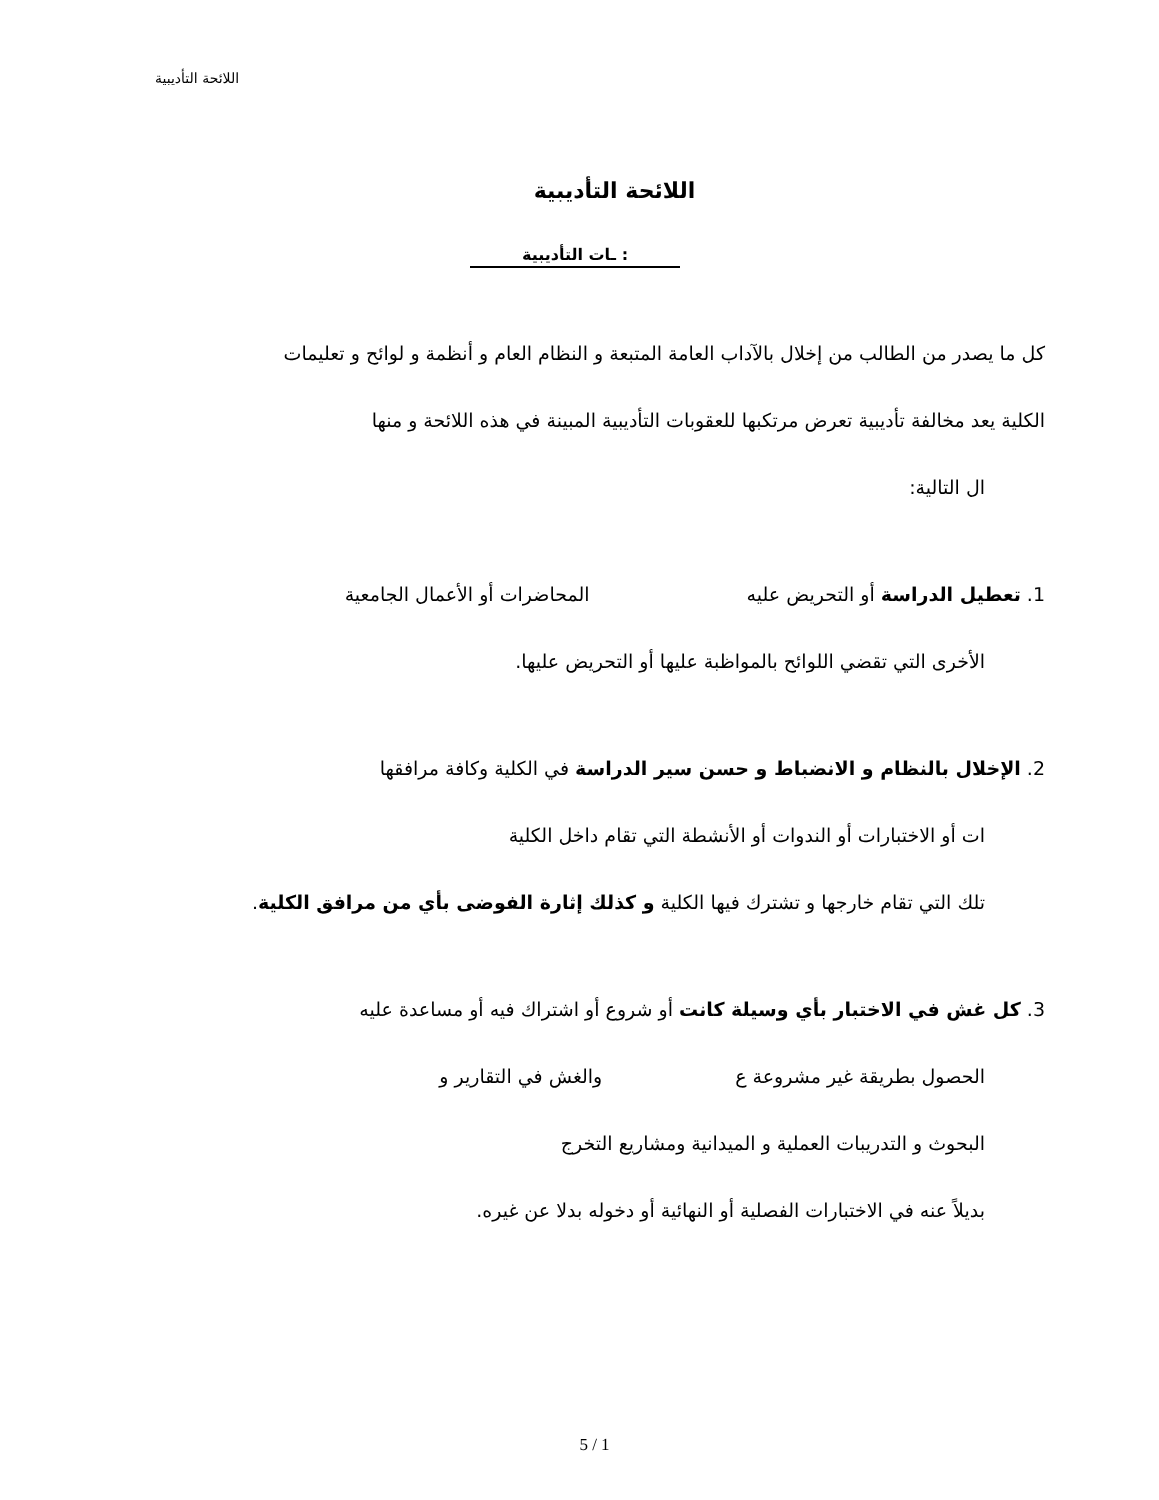اللائحة التأديبية
اللائحة التأديبية
: ـات التأديبية
كل ما يصدر من الطالب من إخلال بالآداب العامة المتبعة و النظام العام و أنظمة و لوائح و تعليمات
الكلية يعد مخالفة تأديبية تعرض مرتكبها للعقوبات التأديبية المبينة في هذه اللائحة و منها
ال التالية:
1. تعطيل الدراسة أو التحريض عليه المحاضرات أو الأعمال الجامعية
الأخرى التي تقضي اللوائح بالمواظبة عليها أو التحريض عليها.
2. الإخلال بالنظام و الانضباط و حسن سير الدراسة في الكلية وكافة مرافقها
ات أو الاختبارات أو الندوات أو الأنشطة التي تقام داخل الكلية
تلك التي تقام خارجها و تشترك فيها الكلية و كذلك إثارة الفوضى بأي من مرافق الكلية.
3. كل غش في الاختبار بأي وسيلة كانت أو شروع أو اشتراك فيه أو مساعدة عليه
الحصول بطريقة غير مشروعة ع والغش في التقارير و
البحوث و التدريبات العملية و الميدانية ومشاريع التخرج
بديلاً عنه في الاختبارات الفصلية أو النهائية أو دخوله بدلا عن غيره.
5 / 1